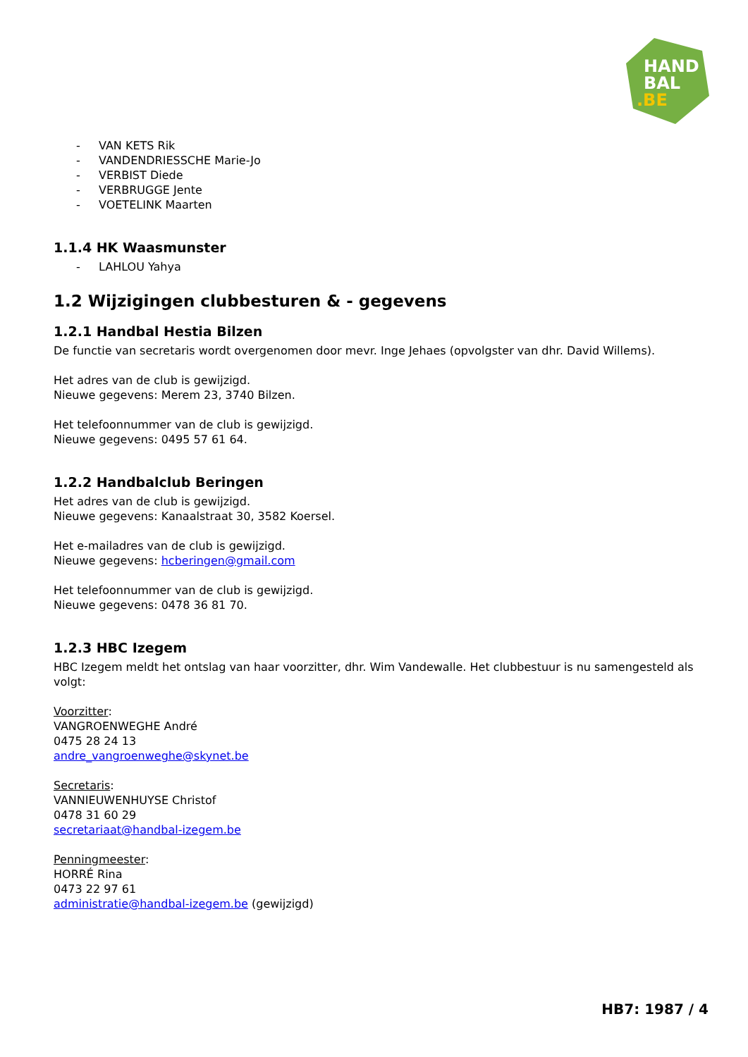HAND
BAL
.BE
- VAN KETS Rik
- VANDENDRIESSCHE Marie-Jo
- VERBIST Diede
- VERBRUGGE Jente
- VOETELINK Maarten
1.1.4 HK Waasmunster
- LAHLOU Yahya
1.2 Wijzigingen clubbesturen & - gegevens
1.2.1 Handbal Hestia Bilzen
De functie van secretaris wordt overgenomen door mevr. Inge Jehaes (opvolgster van dhr. David Willems).
Het adres van de club is gewijzigd.
Nieuwe gegevens: Merem 23, 3740 Bilzen.
Het telefoonnummer van de club is gewijzigd.
Nieuwe gegevens: 0495 57 61 64.
1.2.2 Handbalclub Beringen
Het adres van de club is gewijzigd.
Nieuwe gegevens: Kanaalstraat 30, 3582 Koersel.
Het e-mailadres van de club is gewijzigd.
Nieuwe gegevens: hcberingen@gmail.com
Het telefoonnummer van de club is gewijzigd.
Nieuwe gegevens: 0478 36 81 70.
1.2.3 HBC Izegem
HBC Izegem meldt het ontslag van haar voorzitter, dhr. Wim Vandewalle. Het clubbestuur is nu samengesteld als volgt:
Voorzitter:
VANGROENWEGHE André
0475 28 24 13
andre_vangroenweghe@skynet.be
Secretaris:
VANNIEUWENHUYSE Christof
0478 31 60 29
secretariaat@handbal-izegem.be
Penningmeester:
HORRÉ Rina
0473 22 97 61
administratie@handbal-izegem.be (gewijzigd)
HB7: 1987 / 4